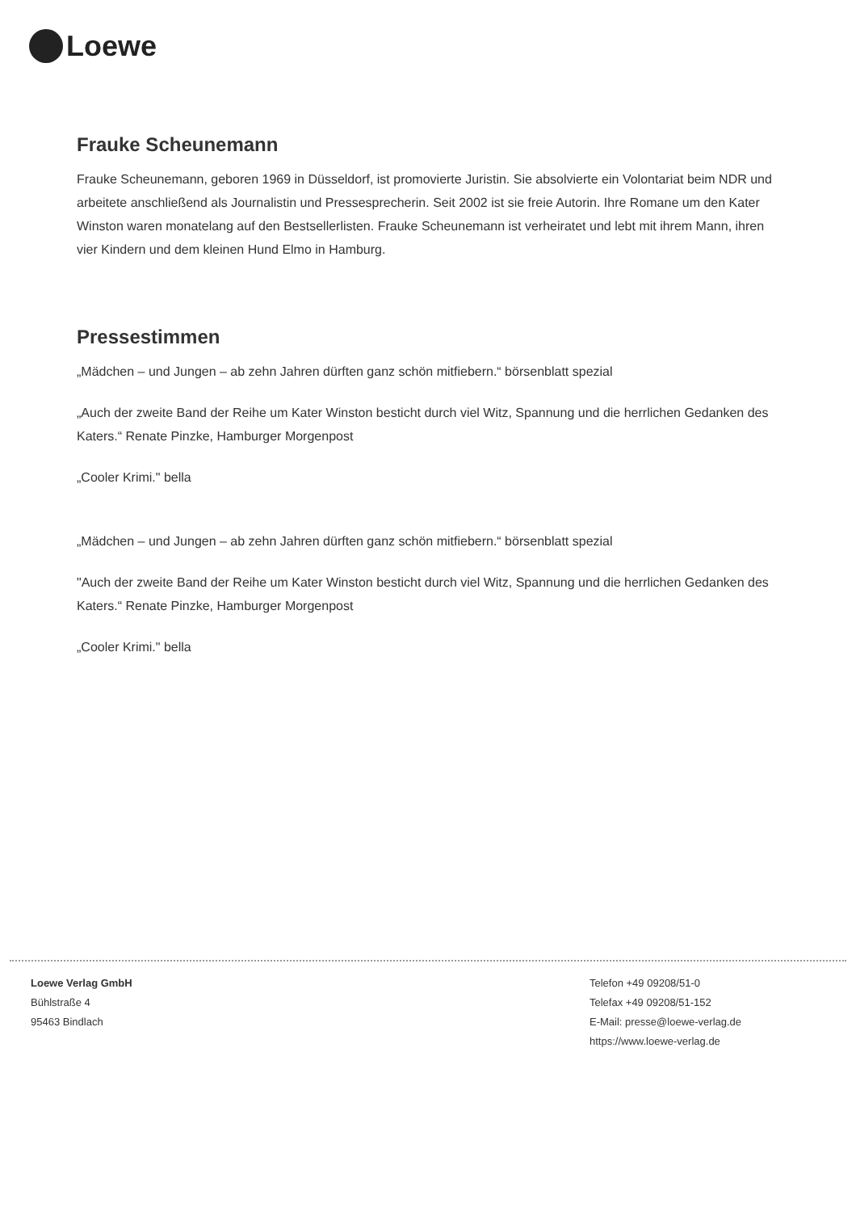Loewe
Frauke Scheunemann
Frauke Scheunemann, geboren 1969 in Düsseldorf, ist promovierte Juristin. Sie absolvierte ein Volontariat beim NDR und arbeitete anschließend als Journalistin und Pressesprecherin. Seit 2002 ist sie freie Autorin. Ihre Romane um den Kater Winston waren monatelang auf den Bestsellerlisten. Frauke Scheunemann ist verheiratet und lebt mit ihrem Mann, ihren vier Kindern und dem kleinen Hund Elmo in Hamburg.
Pressestimmen
„Mädchen – und Jungen – ab zehn Jahren dürften ganz schön mitfiebern.“ börsenblatt spezial
„Auch der zweite Band der Reihe um Kater Winston besticht durch viel Witz, Spannung und die herrlichen Gedanken des Katers.“ Renate Pinzke, Hamburger Morgenpost
„Cooler Krimi." bella
„Mädchen – und Jungen – ab zehn Jahren dürften ganz schön mitfiebern.“ börsenblatt spezial
"Auch der zweite Band der Reihe um Kater Winston besticht durch viel Witz, Spannung und die herrlichen Gedanken des Katers.“ Renate Pinzke, Hamburger Morgenpost
„Cooler Krimi." bella
Loewe Verlag GmbH
Bühlstraße 4
95463 Bindlach
Telefon +49 09208/51-0
Telefax +49 09208/51-152
E-Mail: presse@loewe-verlag.de
https://www.loewe-verlag.de